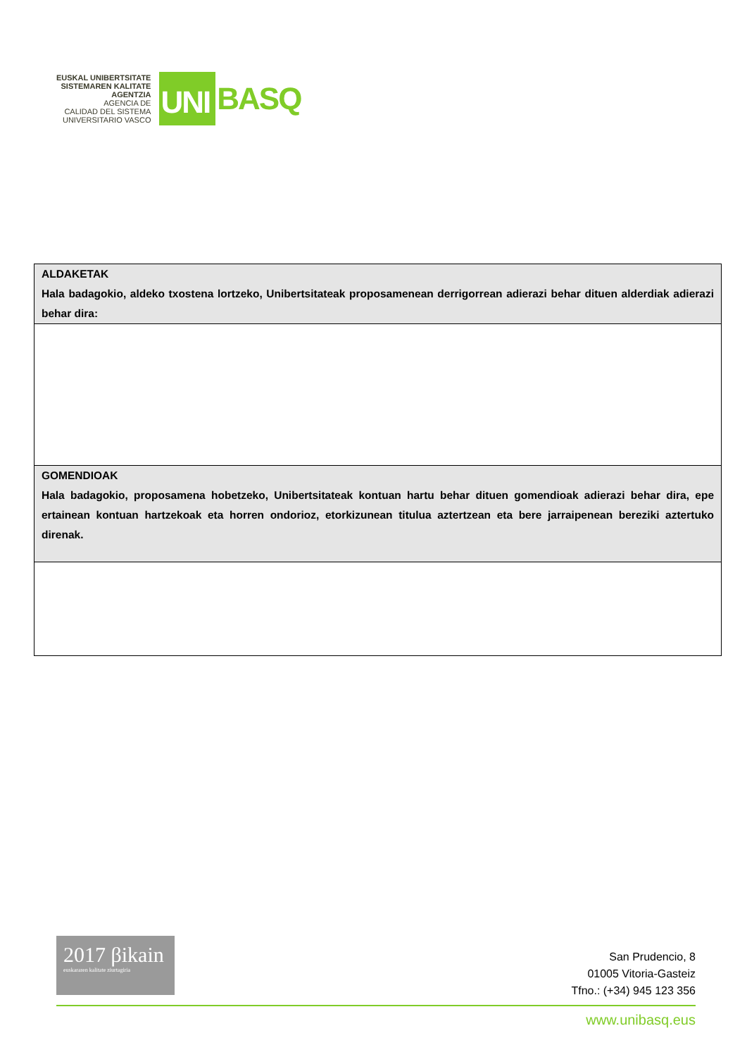EUSKAL UNIBERTSITATE
SISTEMAREN KALITATE
AGENTZIA
AGENCIA DE
CALIDAD DEL SISTEMA
UNIVERSITARIO VASCO
UNI
BASQ
| ALDAKETAK Hala badagokio, aldeko txostena lortzeko, Unibertsitateak proposamenean derrigorrean adierazi behar dituen alderdiak adierazi behar dira: |
| GOMENDIOAK Hala badagokio, proposamena hobetzeko, Unibertsitateak kontuan hartu behar dituen gomendioak adierazi behar dira, epe ertainean kontuan hartzekoak eta horren ondorioz, etorkizunean titulua aztertzean eta bere jarraipenean bereziki aztertuko direnak. |
2017 βikain
euskararen kalitate ziurtagiria
San Prudencio, 8
01005 Vitoria-Gasteiz
Tfno.: (+34) 945 123 356
www.unibasq.eus